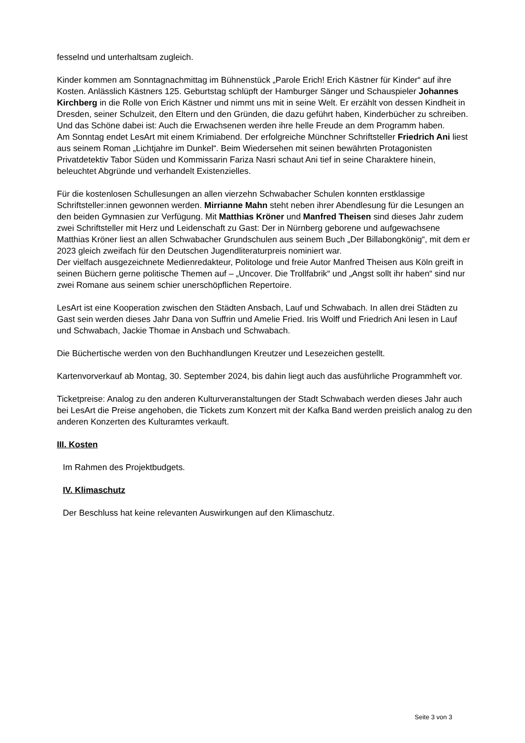fesselnd und unterhaltsam zugleich.
Kinder kommen am Sonntagnachmittag im Bühnenstück „Parole Erich! Erich Kästner für Kinder“ auf ihre Kosten. Anlässlich Kästners 125. Geburtstag schlüpft der Hamburger Sänger und Schauspieler Johannes Kirchberg in die Rolle von Erich Kästner und nimmt uns mit in seine Welt. Er erzählt von dessen Kindheit in Dresden, seiner Schulzeit, den Eltern und den Gründen, die dazu geführt haben, Kinderbücher zu schreiben. Und das Schöne dabei ist: Auch die Erwachsenen werden ihre helle Freude an dem Programm haben.
Am Sonntag endet LesArt mit einem Krimiabend. Der erfolgreiche Münchner Schriftsteller Friedrich Ani liest aus seinem Roman „Lichtjahre im Dunkel“. Beim Wiedersehen mit seinen bewährten Protagonisten Privatdetektiv Tabor Süden und Kommissarin Fariza Nasri schaut Ani tief in seine Charaktere hinein, beleuchtet Abgründe und verhandelt Existenzielles.
Für die kostenlosen Schullesungen an allen vierzehn Schwabacher Schulen konnten erstklassige Schriftsteller:innen gewonnen werden. Mirrianne Mahn steht neben ihrer Abendlesung für die Lesungen an den beiden Gymnasien zur Verfügung. Mit Matthias Kröner und Manfred Theisen sind dieses Jahr zudem zwei Schriftsteller mit Herz und Leidenschaft zu Gast: Der in Nürnberg geborene und aufgewachsene Matthias Kröner liest an allen Schwabacher Grundschulen aus seinem Buch „Der Billabongkönig“, mit dem er 2023 gleich zweifach für den Deutschen Jugendliteraturpreis nominiert war.
Der vielfach ausgezeichnete Medienredakteur, Politologe und freie Autor Manfred Theisen aus Köln greift in seinen Büchern gerne politische Themen auf – „Uncover. Die Trollfabrik“ und „Angst sollt ihr haben“ sind nur zwei Romane aus seinem schier unerschöpflichen Repertoire.
LesArt ist eine Kooperation zwischen den Städten Ansbach, Lauf und Schwabach. In allen drei Städten zu Gast sein werden dieses Jahr Dana von Suffrin und Amelie Fried. Iris Wolff und Friedrich Ani lesen in Lauf und Schwabach, Jackie Thomae in Ansbach und Schwabach.
Die Büchertische werden von den Buchhandlungen Kreutzer und Lesezeichen gestellt.
Kartenvorverkauf ab Montag, 30. September 2024, bis dahin liegt auch das ausführliche Programmheft vor.
Ticketpreise: Analog zu den anderen Kulturveranstaltungen der Stadt Schwabach werden dieses Jahr auch bei LesArt die Preise angehoben, die Tickets zum Konzert mit der Kafka Band werden preislich analog zu den anderen Konzerten des Kulturamtes verkauft.
III. Kosten
Im Rahmen des Projektbudgets.
IV. Klimaschutz
Der Beschluss hat keine relevanten Auswirkungen auf den Klimaschutz.
Seite 3 von 3